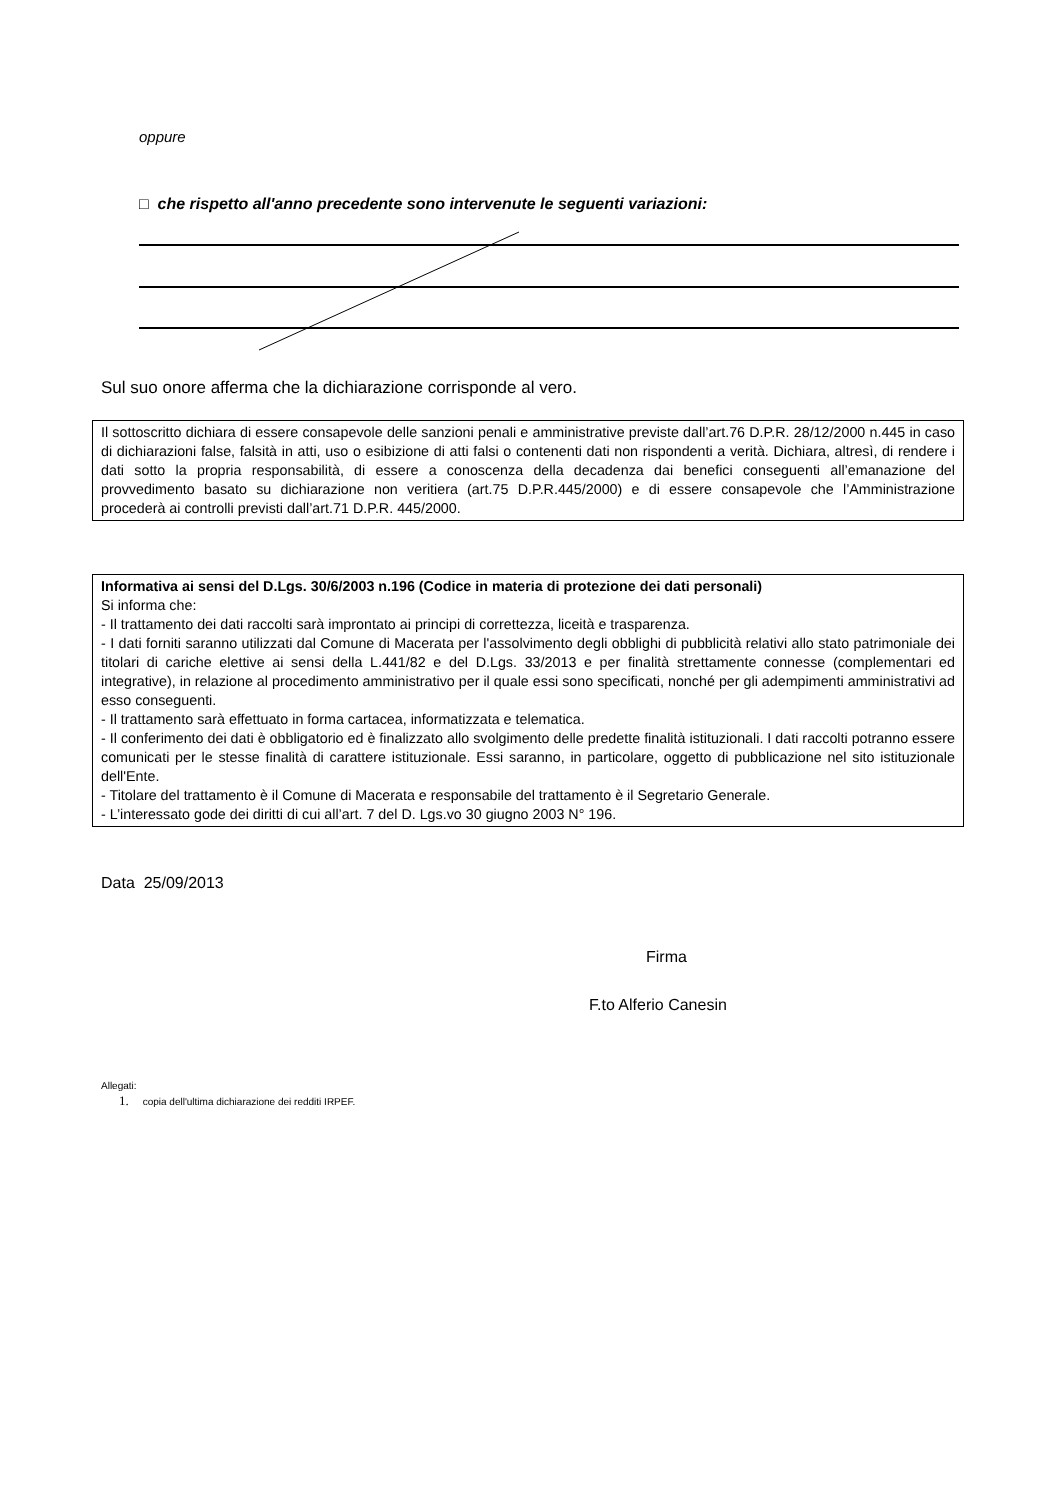oppure
□ che rispetto all'anno precedente sono intervenute le seguenti variazioni:
Sul suo onore afferma che la dichiarazione corrisponde al vero.
Il sottoscritto dichiara di essere consapevole delle sanzioni penali e amministrative previste dall’art.76 D.P.R. 28/12/2000 n.445 in caso di dichiarazioni false, falsità in atti, uso o esibizione di atti falsi o contenenti dati non rispondenti a verità. Dichiara, altresì, di rendere i dati sotto la propria responsabilità, di essere a conoscenza della decadenza dai benefici conseguenti all’emanazione del provvedimento basato su dichiarazione non veritiera (art.75 D.P.R.445/2000) e di essere consapevole che l’Amministrazione procederà ai controlli previsti dall’art.71 D.P.R. 445/2000.
Informativa ai sensi del D.Lgs. 30/6/2003 n.196 (Codice in materia di protezione dei dati personali)
Si informa che:
- Il trattamento dei dati raccolti sarà improntato ai principi di correttezza, liceità e trasparenza.
- I dati forniti saranno utilizzati dal Comune di Macerata per l'assolvimento degli obblighi di pubblicità relativi allo stato patrimoniale dei titolari di cariche elettive ai sensi della L.441/82 e del D.Lgs. 33/2013 e per finalità strettamente connesse (complementari ed integrative), in relazione al procedimento amministrativo per il quale essi sono specificati, nonché per gli adempimenti amministrativi ad esso conseguenti.
- Il trattamento sarà effettuato in forma cartacea, informatizzata e telematica.
- Il conferimento dei dati è obbligatorio ed è finalizzato allo svolgimento delle predette finalità istituzionali. I dati raccolti potranno essere comunicati per le stesse finalità di carattere istituzionale. Essi saranno, in particolare, oggetto di pubblicazione nel sito istituzionale dell'Ente.
- Titolare del trattamento è il Comune di Macerata e responsabile del trattamento è il Segretario Generale.
- L’interessato gode dei diritti di cui all’art. 7 del D. Lgs.vo 30 giugno 2003 N° 196.
Data 25/09/2013
Firma
F.to Alferio Canesin
Allegati:
1. copia dell'ultima dichiarazione dei redditi IRPEF.